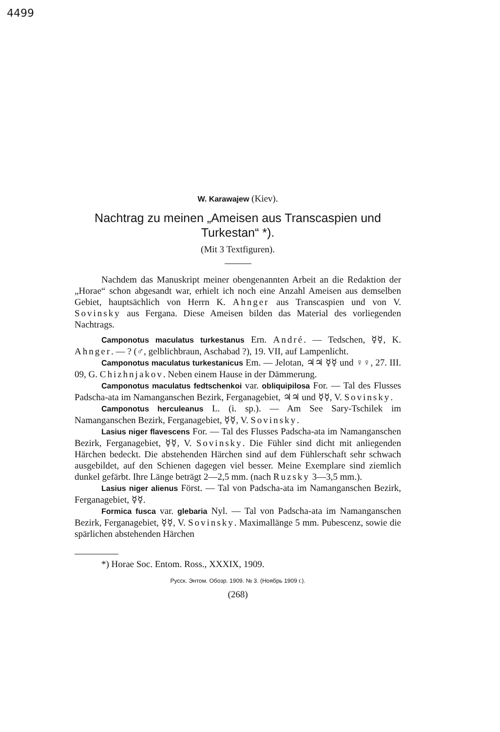4499
W. Karawajew (Kiev).
Nachtrag zu meinen „Ameisen aus Transcaspien und Turkestan“ *).
(Mit 3 Textfiguren).
Nachdem das Manuskript meiner obengenannten Arbeit an die Redaktion der „Horae“ schon abgesandt war, erhielt ich noch eine Anzahl Ameisen aus demselben Gebiet, hauptsächlich von Herrn K. Ahnger aus Transcaspien und von V. Sovinsky aus Fergana. Diese Ameisen bilden das Material des vorliegenden Nachtrags.
Camponotus maculatus turkestanus Ern. André. — Tedschen, ☿☿, K. Ahnger. — ? (♂, gelblichbraun, Aschabad ?), 19. VII, auf Lampenlicht.
Camponotus maculatus turkestanicus Em. — Jelotan, ♃♃ ☿☿ und ♀♀, 27. III. 09, G. Chizhnjakov. Neben einem Hause in der Dämmerung.
Camponotus maculatus fedtschenkoi var. obliquipilosa For. — Tal des Flusses Padscha-ata im Namanganschen Bezirk, Ferganagebiet, ♃♃ und ☿☿, V. Sovinsky.
Camponotus herculeanus L. (i. sp.). — Am See Sary-Tschilek im Namanganschen Bezirk, Ferganagebiet, ☿☿, V. Sovinsky.
Lasius niger flavescens For. — Tal des Flusses Padscha-ata im Namanganschen Bezirk, Ferganagebiet, ☿☿, V. Sovinsky. Die Fühler sind dicht mit anliegenden Härchen bedeckt. Die abstehenden Härchen sind auf dem Fühlerschaft sehr schwach ausgebildet, auf den Schienen dagegen viel besser. Meine Exemplare sind ziemlich dunkel gefärbt. Ihre Länge beträgt 2—2,5 mm. (nach Ruzsky 3—3,5 mm.).
Lasius niger alienus Först. — Tal von Padscha-ata im Namanganschen Bezirk, Ferganagebiet, ☿☿.
Formica fusca var. glebaria Nyl. — Tal von Padscha-ata im Namanganschen Bezirk, Ferganagebiet, ☿☿, V. Sovinsky. Maximallänge 5 mm. Pubescenz, sowie die spärlichen abstehenden Härchen
*) Horae Soc. Entom. Ross., XXXIX, 1909.
Русск. Энтом. Обозр. 1909. № 3. (Ноябрь 1909 г.).
(268)